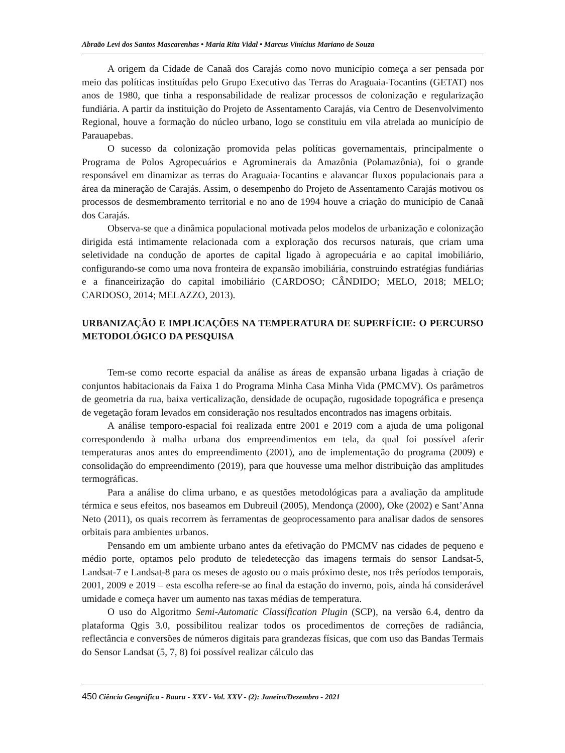Abraão Levi dos Santos Mascarenhas • Maria Rita Vidal • Marcus Vinícius Mariano de Souza
A origem da Cidade de Canaã dos Carajás como novo município começa a ser pensada por meio das políticas instituídas pelo Grupo Executivo das Terras do Araguaia-Tocantins (GETAT) nos anos de 1980, que tinha a responsabilidade de realizar processos de colonização e regularização fundiária. A partir da instituição do Projeto de Assentamento Carajás, via Centro de Desenvolvimento Regional, houve a formação do núcleo urbano, logo se constituiu em vila atrelada ao município de Parauapebas.
O sucesso da colonização promovida pelas políticas governamentais, principalmente o Programa de Polos Agropecuários e Agrominerais da Amazônia (Polamazônia), foi o grande responsável em dinamizar as terras do Araguaia-Tocantins e alavancar fluxos populacionais para a área da mineração de Carajás. Assim, o desempenho do Projeto de Assentamento Carajás motivou os processos de desmembramento territorial e no ano de 1994 houve a criação do município de Canaã dos Carajás.
Observa-se que a dinâmica populacional motivada pelos modelos de urbanização e colonização dirigida está intimamente relacionada com a exploração dos recursos naturais, que criam uma seletividade na condução de aportes de capital ligado à agropecuária e ao capital imobiliário, configurando-se como uma nova fronteira de expansão imobiliária, construindo estratégias fundiárias e a financeirização do capital imobiliário (CARDOSO; CÂNDIDO; MELO, 2018; MELO; CARDOSO, 2014; MELAZZO, 2013).
URBANIZAÇÃO E IMPLICAÇÕES NA TEMPERATURA DE SUPERFÍCIE: O PERCURSO METODOLÓGICO DA PESQUISA
Tem-se como recorte espacial da análise as áreas de expansão urbana ligadas à criação de conjuntos habitacionais da Faixa 1 do Programa Minha Casa Minha Vida (PMCMV). Os parâmetros de geometria da rua, baixa verticalização, densidade de ocupação, rugosidade topográfica e presença de vegetação foram levados em consideração nos resultados encontrados nas imagens orbitais.
A análise temporo-espacial foi realizada entre 2001 e 2019 com a ajuda de uma poligonal correspondendo à malha urbana dos empreendimentos em tela, da qual foi possível aferir temperaturas anos antes do empreendimento (2001), ano de implementação do programa (2009) e consolidação do empreendimento (2019), para que houvesse uma melhor distribuição das amplitudes termográficas.
Para a análise do clima urbano, e as questões metodológicas para a avaliação da amplitude térmica e seus efeitos, nos baseamos em Dubreuil (2005), Mendonça (2000), Oke (2002) e Sant’Anna Neto (2011), os quais recorrem às ferramentas de geoprocessamento para analisar dados de sensores orbitais para ambientes urbanos.
Pensando em um ambiente urbano antes da efetivação do PMCMV nas cidades de pequeno e médio porte, optamos pelo produto de teledetecção das imagens termais do sensor Landsat-5, Landsat-7 e Landsat-8 para os meses de agosto ou o mais próximo deste, nos três períodos temporais, 2001, 2009 e 2019 – esta escolha refere-se ao final da estação do inverno, pois, ainda há considerável umidade e começa haver um aumento nas taxas médias de temperatura.
O uso do Algoritmo Semi-Automatic Classification Plugin (SCP), na versão 6.4, dentro da plataforma Qgis 3.0, possibilitou realizar todos os procedimentos de correções de radiância, reflectância e conversões de números digitais para grandezas físicas, que com uso das Bandas Termais do Sensor Landsat (5, 7, 8) foi possível realizar cálculo das
450 Ciência Geográfica - Bauru - XXV - Vol. XXV - (2): Janeiro/Dezembro - 2021